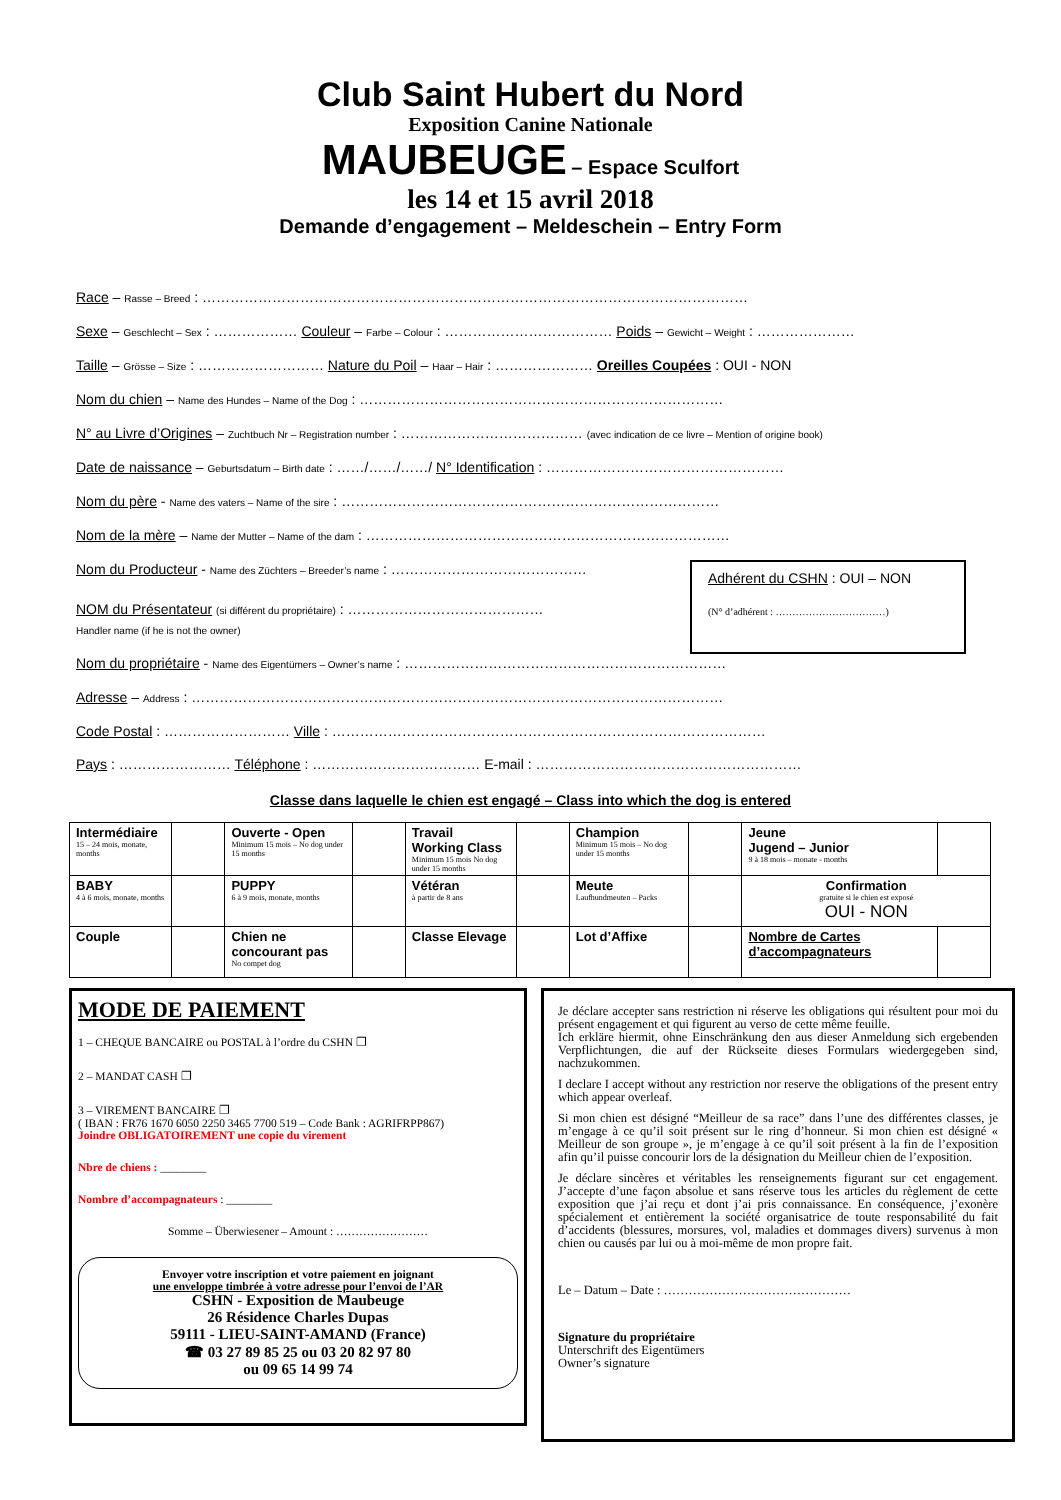Club Saint Hubert du Nord
Exposition Canine Nationale
MAUBEUGE – Espace Sculfort
les 14 et 15 avril 2018
Demande d’engagement – Meldeschein – Entry Form
Race – Rasse – Breed : ………………………………………………………………………………………………………
Sexe – Geschlecht – Sex : ……………… Couleur – Farbe – Colour : ……………………………… Poids – Gewicht – Weight : …………………
Taille – Grösse – Size : ……………………… Nature du Poil – Haar – Hair : ………………… Oreilles Coupées : OUI - NON
Nom du chien – Name des Hundes – Name of the Dog : ……………………………………………………………………
N° au Livre d’Origines – Zuchtbuch Nr – Registration number : ………………………………… (avec indication de ce livre – Mention of origine book)
Date de naissance – Geburtsdatum – Birth date : ……/……/……/ N° Identification : ……………………………………………
Nom du père - Name des vaters – Name of the sire : ………………………………………………………………………
Nom de la mère – Name der Mutter – Name of the dam : ……………………………………………………………………
Nom du Producteur - Name des Züchters – Breeder’s name : ……………………………………
NOM du Présentateur (si différent du propriétaire) : ……………………………………
Handler name (if he is not the owner)
Adhérent du CSHN : OUI – NON
(N° d’adhérent : ……………………………)
Nom du propriétaire - Name des Eigentümers – Owner’s name : ……………………………………………………………
Adresse – Address : ……………………………………………………………………………………………………
Code Postal : ……………………… Ville : …………………………………………………………………………………
Pays : …………………… Téléphone : ……………………………… E-mail : …………………………………………………
Classe dans laquelle le chien est engagé – Class into which the dog is entered
| Intermédiaire 15 – 24 mois, monate, months | | Ouverte - Open Minimum 15 mois – No dog under 15 months | | Travail Working Class Minimum 15 mois No dog under 15 months | | Champion Minimum 15 mois – No dog under 15 months | | Jeune Jugend – Junior 9 à 18 mois – monate - months | |
| BABY 4 à 6 mois, monate, months | | PUPPY 6 à 9 mois, monate, months | | Vétéran à partir de 8 ans | | Meute Laufhundmeuten – Packs | | Confirmation gratuite si le chien est exposé OUI - NON | |
| Couple | | Chien ne concourant pas No compet dog | | Classe Elevage | | Lot d’Affixe | | Nombre de Cartes d’accompagnateurs | |
MODE DE PAIEMENT
1 – CHEQUE BANCAIRE ou POSTAL à l’ordre du CSHN ❐
2 – MANDAT CASH ❐
3 – VIREMENT BANCAIRE ❐
( IBAN : FR76 1670 6050 2250 3465 7700 519 – Code Bank : AGRIFRPP867)
Joindre OBLIGATOIREMENT une copie du virement
Nbre de chiens : ________
Nombre d’accompagnateurs : ________
Somme – Überwiesener – Amount : ……………………
Envoyer votre inscription et votre paiement en joignant
une enveloppe timbrée à votre adresse pour l’envoi de l’AR
CSHN - Exposition de Maubeuge
26 Résidence Charles Dupas
59111 - LIEU-SAINT-AMAND (France)
☎ 03 27 89 85 25 ou 03 20 82 97 80
ou 09 65 14 99 74
Je déclare accepter sans restriction ni réserve les obligations qui résultent pour moi du présent engagement et qui figurent au verso de cette même feuille.
Ich erkläre hiermit, ohne Einschränkung den aus dieser Anmeldung sich ergebenden Verpflichtungen, die auf der Rückseite dieses Formulars wiedergegeben sind, nachzukommen.
I declare I accept without any restriction nor reserve the obligations of the present entry which appear overleaf.
Si mon chien est désigné “Meilleur de sa race” dans l’une des différentes classes, je m’engage à ce qu’il soit présent sur le ring d’honneur. Si mon chien est désigné « Meilleur de son groupe », je m’engage à ce qu’il soit présent à la fin de l’exposition afin qu’il puisse concourir lors de la désignation du Meilleur chien de l’exposition.
Je déclare sincères et véritables les renseignements figurant sur cet engagement. J’accepte d’une façon absolue et sans réserve tous les articles du règlement de cette exposition que j’ai reçu et dont j’ai pris connaissance. En conséquence, j’exonère spécialement et entièrement la société organisatrice de toute responsabilité du fait d’accidents (blessures, morsures, vol, maladies et dommages divers) survenus à mon chien ou causés par lui ou à moi-même de mon propre fait.
Le – Datum – Date : ………………………………………
Signature du propriétaire
Unterschrift des Eigentümers
Owner’s signature